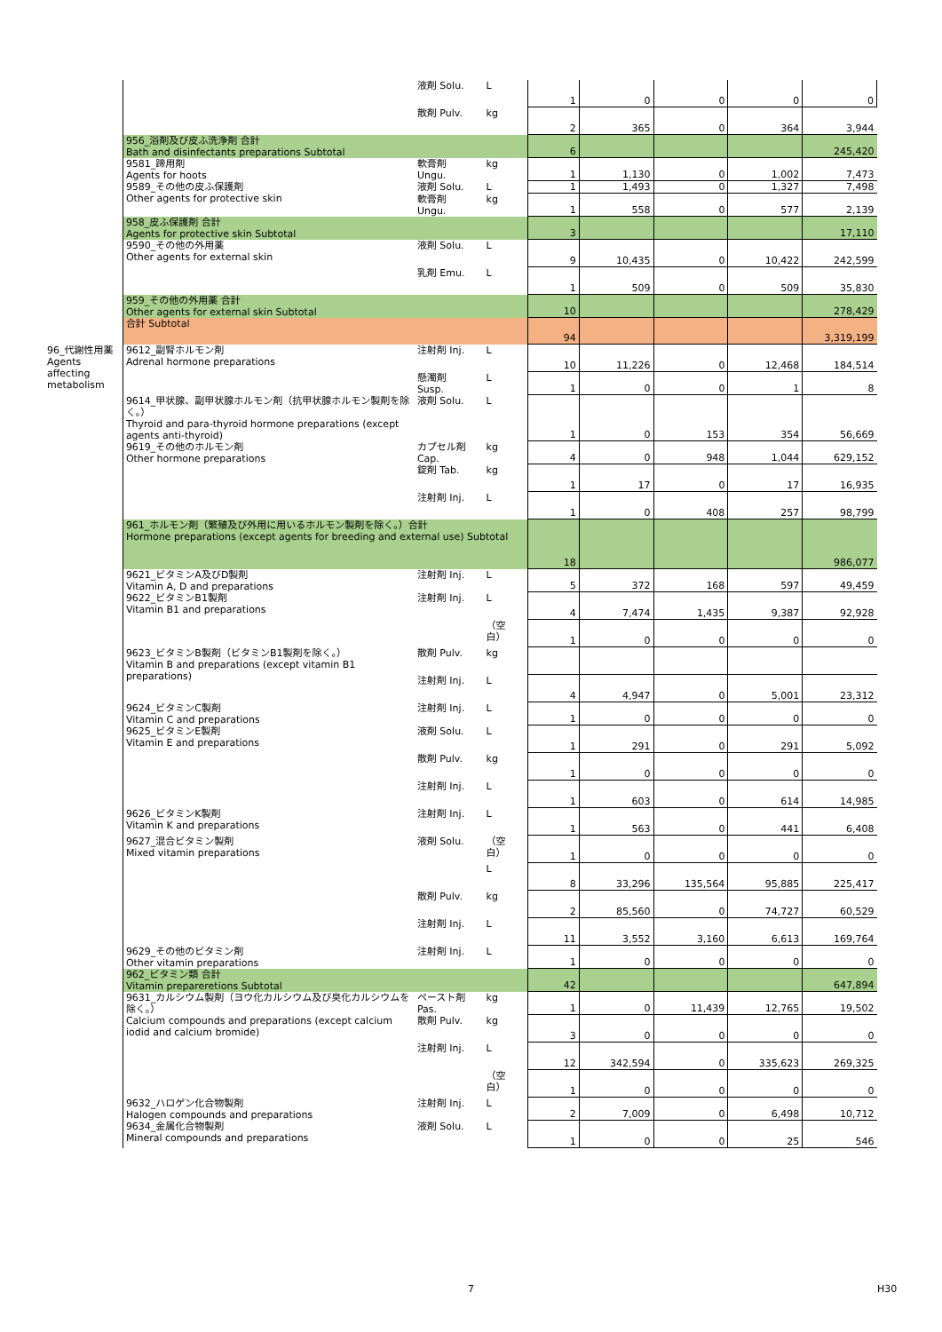| | | 液剤 Solu. | L | 1 | 0 | 0 | 0 | 0 |
| | | 散剤 Pulv. | kg | 2 | 365 | 0 | 364 | 3,944 |
| | 956_浴剤及び皮ふ洗浄剤 合計 Bath and disinfectants preparations Subtotal | | | 6 | | | | 245,420 |
| | 9581_蹄用剤 Agents for hoots | 軟膏剤 Ungu. | kg | 1 | 1,130 | 0 | 1,002 | 7,473 |
| | 9589_その他の皮ふ保護剤 Other agents for protective skin | 液剤 Solu. | L | 1 | 1,493 | 0 | 1,327 | 7,498 |
| | | 軟膏剤 Ungu. | kg | 1 | 558 | 0 | 577 | 2,139 |
| | 958_皮ふ保護剤 合計 Agents for protective skin Subtotal | | | 3 | | | | 17,110 |
| | 9590_その他の外用薬 Other agents for external skin | 液剤 Solu. | L | 9 | 10,435 | 0 | 10,422 | 242,599 |
| | | 乳剤 Emu. | L | 1 | 509 | 0 | 509 | 35,830 |
| | 959_その他の外用薬 合計 Other agents for external skin Subtotal | | | 10 | | | | 278,429 |
| | 合計 Subtotal | | | 94 | | | | 3,319,199 |
| 96_代謝性用薬 Agents affecting metabolism | 9612_副腎ホルモン剤 Adrenal hormone preparations | 注射剤 Inj. | L | 10 | 11,226 | 0 | 12,468 | 184,514 |
| | | 懸濁剤 Susp. | L | 1 | 0 | 0 | 1 | 8 |
| | 9614_甲状腺、副甲状腺ホルモン剤（抗甲状腺ホルモン製剤を除く。） Thyroid and para-thyroid hormone preparations (except agents anti-thyroid) | 液剤 Solu. | L | 1 | 0 | 153 | 354 | 56,669 |
| | 9619_その他のホルモン剤 Other hormone preparations | カプセル剤 Cap. | kg | 4 | 0 | 948 | 1,044 | 629,152 |
| | | 錠剤 Tab. | kg | 1 | 17 | 0 | 17 | 16,935 |
| | | 注射剤 Inj. | L | 1 | 0 | 408 | 257 | 98,799 |
| | 961_ホルモン剤（繁殖及び外用に用いるホルモン製剤を除く。）合計 Hormone preparations (except agents for breeding and external use) Subtotal | | | 18 | | | | 986,077 |
| | 9621_ビタミンA及びD製剤 Vitamin A, D and preparations | 注射剤 Inj. | L | 5 | 372 | 168 | 597 | 49,459 |
| | 9622_ビタミンB1製剤 Vitamin B1 and preparations | 注射剤 Inj. | L | 4 | 7,474 | 1,435 | 9,387 | 92,928 |
| | | | （空白） | 1 | 0 | 0 | 0 | 0 |
| | 9623_ビタミンB製剤（ビタミンB1製剤を除く。） Vitamin B and preparations (except vitamin B1 preparations) | 散剤 Pulv. | kg | | | | | |
| | | 注射剤 Inj. | L | 4 | 4,947 | 0 | 5,001 | 23,312 |
| | 9624_ビタミンC製剤 Vitamin C and preparations | 注射剤 Inj. | L | 1 | 0 | 0 | 0 | 0 |
| | 9625_ビタミンE製剤 Vitamin E and preparations | 液剤 Solu. | L | 1 | 291 | 0 | 291 | 5,092 |
| | | 散剤 Pulv. | kg | 1 | 0 | 0 | 0 | 0 |
| | | 注射剤 Inj. | L | 1 | 603 | 0 | 614 | 14,985 |
| | 9626_ビタミンK製剤 Vitamin K and preparations | 注射剤 Inj. | L | 1 | 563 | 0 | 441 | 6,408 |
| | 9627_混合ビタミン製剤 Mixed vitamin preparations | 液剤 Solu. | （空白） | 1 | 0 | 0 | 0 | 0 |
| | | | L | 8 | 33,296 | 135,564 | 95,885 | 225,417 |
| | | 散剤 Pulv. | kg | 2 | 85,560 | 0 | 74,727 | 60,529 |
| | | 注射剤 Inj. | L | 11 | 3,552 | 3,160 | 6,613 | 169,764 |
| | 9629_その他のビタミン剤 Other vitamin preparations | 注射剤 Inj. | L | 1 | 0 | 0 | 0 | 0 |
| | 962_ビタミン類 合計 Vitamin prepareretions Subtotal | | | 42 | | | | 647,894 |
| | 9631_カルシウム製剤（ヨウ化カルシウム及び臭化カルシウムを除く。） Calcium compounds and preparations (except calcium iodid and calcium bromide) | ペースト剤 Pas. | kg | 1 | 0 | 11,439 | 12,765 | 19,502 |
| | | 散剤 Pulv. | kg | 3 | 0 | 0 | 0 | 0 |
| | | 注射剤 Inj. | L | 12 | 342,594 | 0 | 335,623 | 269,325 |
| | | | （空白） | 1 | 0 | 0 | 0 | 0 |
| | 9632_ハロゲン化合物製剤 Halogen compounds and preparations | 注射剤 Inj. | L | 2 | 7,009 | 0 | 6,498 | 10,712 |
| | 9634_金属化合物製剤 Mineral compounds and preparations | 液剤 Solu. | L | 1 | 0 | 0 | 25 | 546 |
7 H30